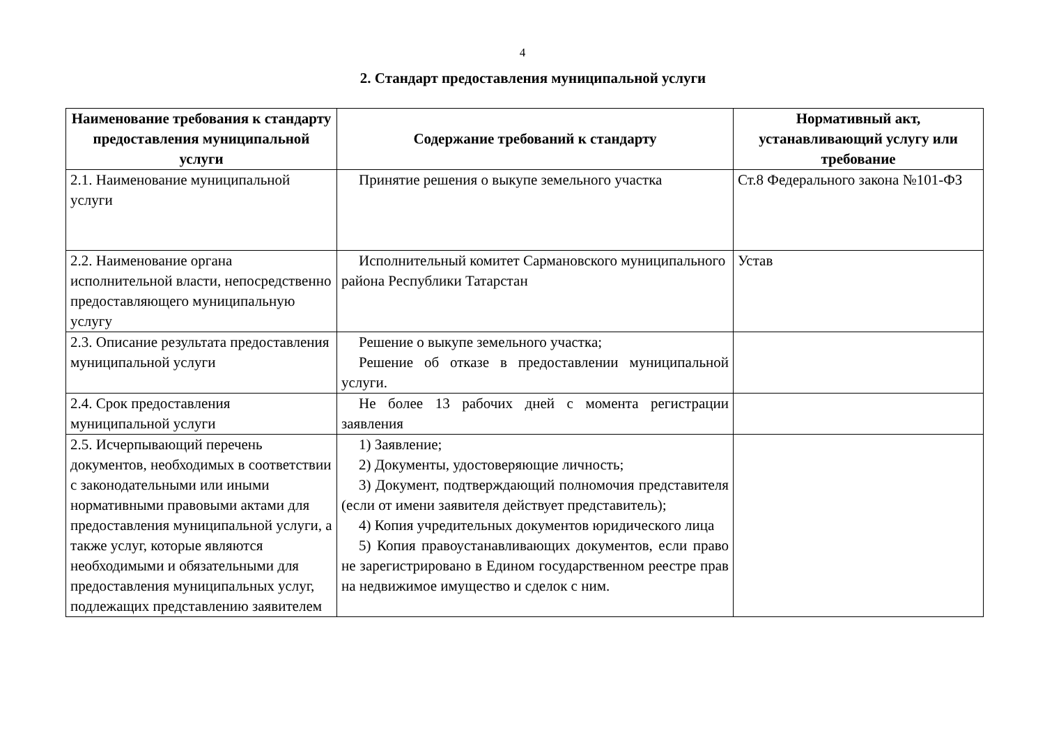4
2. Стандарт предоставления муниципальной услуги
| Наименование требования к стандарту предоставления муниципальной услуги | Содержание требований к стандарту | Нормативный акт, устанавливающий услугу или требование |
| --- | --- | --- |
| 2.1. Наименование муниципальной услуги | Принятие решения о выкупе земельного участка | Ст.8 Федерального закона №101-ФЗ |
| 2.2. Наименование органа исполнительной власти, непосредственно предоставляющего муниципальную услугу | Исполнительный комитет Сармановского муниципального района Республики Татарстан | Устав |
| 2.3. Описание результата предоставления муниципальной услуги | Решение о выкупе земельного участка; Решение об отказе в предоставлении муниципальной услуги. | |
| 2.4. Срок предоставления муниципальной услуги | Не более 13 рабочих дней с момента регистрации заявления | |
| 2.5. Исчерпывающий перечень документов, необходимых в соответствии с законодательными или иными нормативными правовыми актами для предоставления муниципальной услуги, а также услуг, которые являются необходимыми и обязательными для предоставления муниципальных услуг, подлежащих представлению заявителем | 1) Заявление; 2) Документы, удостоверяющие личность; 3) Документ, подтверждающий полномочия представителя (если от имени заявителя действует представитель); 4) Копия учредительных документов юридического лица 5) Копия правоустанавливающих документов, если право не зарегистрировано в Едином государственном реестре прав на недвижимое имущество и сделок с ним. | |